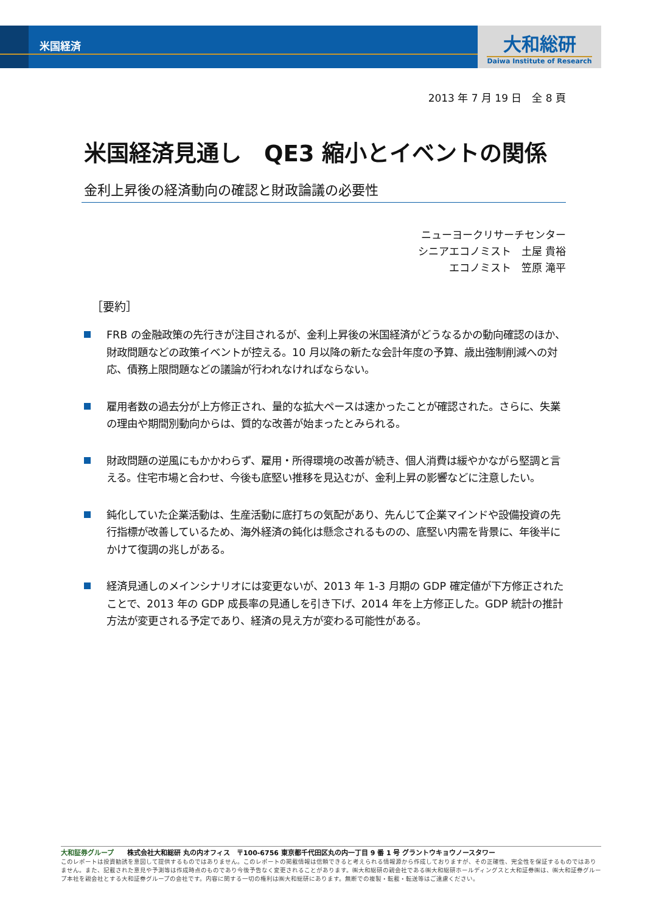大和総研
Daiwa Institute of Research
米国経済
2013 年 7 月 19 日　全 8 頁
米国経済見通し　QE3 縮小とイベントの関係
金利上昇後の経済動向の確認と財政論議の必要性
ニューヨークリサーチセンター
シニアエコノミスト　土屋 貴裕
エコノミスト　笠原 滝平
［要約］
FRB の金融政策の先行きが注目されるが、金利上昇後の米国経済がどうなるかの動向確認のほか、財政問題などの政策イベントが控える。10 月以降の新たな会計年度の予算、歳出強制削減への対応、債務上限問題などの議論が行われなければならない。
雇用者数の過去分が上方修正され、量的な拡大ペースは速かったことが確認された。さらに、失業の理由や期間別動向からは、質的な改善が始まったとみられる。
財政問題の逆風にもかかわらず、雇用・所得環境の改善が続き、個人消費は緩やかながら堅調と言える。住宅市場と合わせ、今後も底堅い推移を見込むが、金利上昇の影響などに注意したい。
鈍化していた企業活動は、生産活動に底打ちの気配があり、先んじて企業マインドや設備投資の先行指標が改善しているため、海外経済の鈍化は懸念されるものの、底堅い内需を背景に、年後半にかけて復調の兆しがある。
経済見通しのメインシナリオには変更ないが、2013 年 1-3 月期の GDP 確定値が下方修正されたことで、2013 年の GDP 成長率の見通しを引き下げ、2014 年を上方修正した。GDP 統計の推計方法が変更される予定であり、経済の見え方が変わる可能性がある。
大和証券グループ　　株式会社大和総研 丸の内オフィス　〒100-6756 東京都千代田区丸の内一丁目 9 番 1 号 グラントウキョウノースタワー
このレポートは投資勧誘を意図して提供するものではありません。このレポートの掲載情報は信頼できると考えられる情報源から作成しておりますが、その正確性、完全性を保証するものではありません。また、記載された意見や予測等は作成時点のものであり今後予告なく変更されることがあります。㈱大和総研の親会社である㈱大和総研ホールディングスと大和証券㈱は、㈱大和証券グループ本社を親会社とする大和証券グループの会社です。内容に関する一切の権利は㈱大和総研にあります。無断での複製・転載・転送等はご遠慮ください。